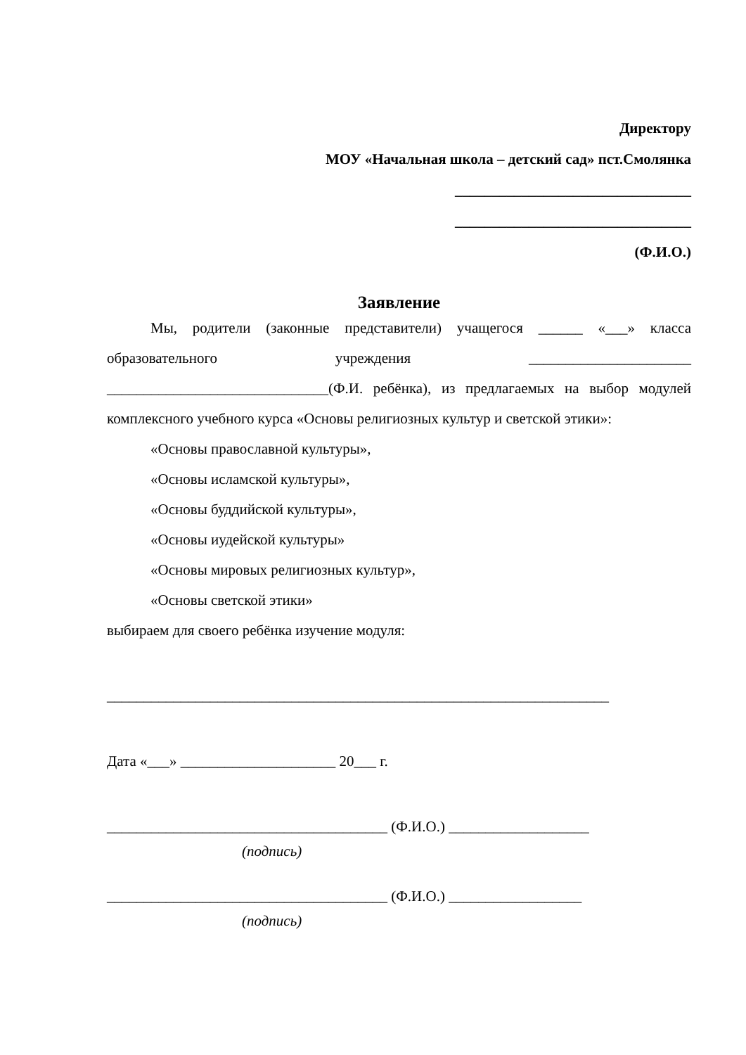Директору
МОУ «Начальная школа – детский сад» пст.Смолянка
________________________________
________________________________
(Ф.И.О.)
Заявление
Мы, родители (законные представители) учащегося ______ «___» класса образовательного учреждения ______________________ ______________________________(Ф.И. ребёнка), из предлагаемых на выбор модулей комплексного учебного курса «Основы религиозных культур и светской этики»:
«Основы православной культуры»,
«Основы исламской культуры»,
«Основы буддийской культуры»,
«Основы иудейской культуры»
«Основы мировых религиозных культур»,
«Основы светской этики»
выбираем для своего ребёнка изучение модуля:
____________________________________________________________________
Дата «___» _____________________ 20___ г.
______________________________________ (Ф.И.О.) ___________________
(подпись)
______________________________________ (Ф.И.О.) __________________
(подпись)